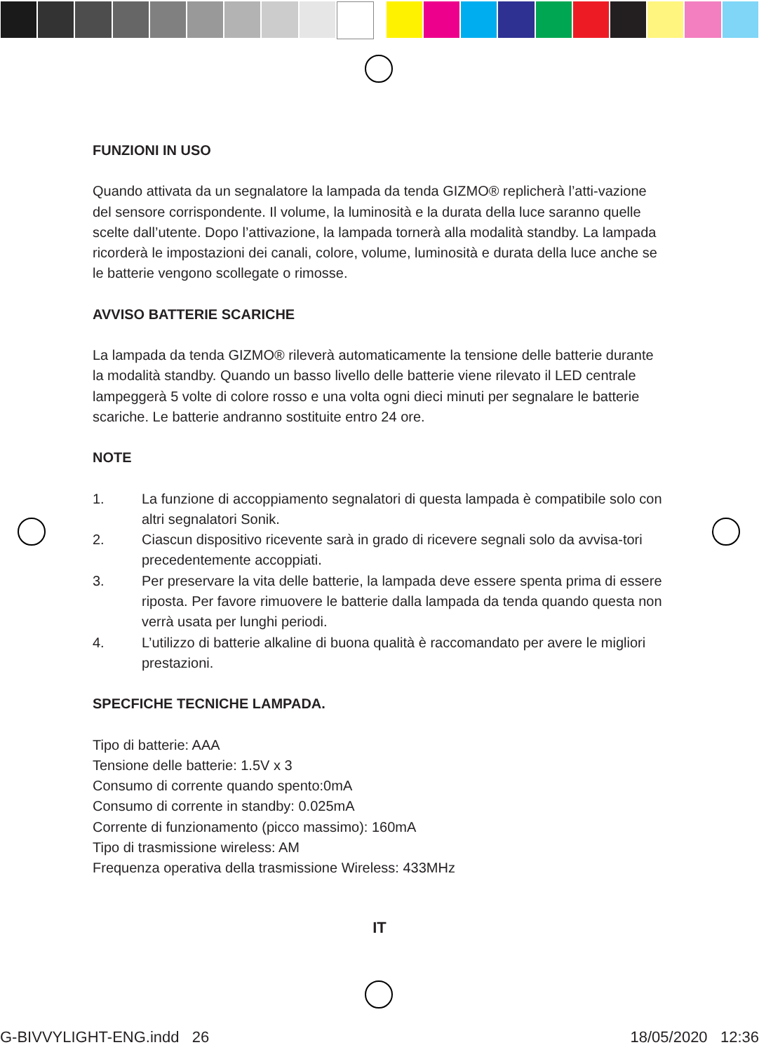FUNZIONI IN USO
Quando attivata da un segnalatore la lampada da tenda GIZMO® replicherà l’atti-vazione del sensore corrispondente. Il volume, la luminosità e la durata della luce saranno quelle scelte dall’utente. Dopo l’attivazione, la lampada tornerà alla modalità standby. La lampada ricorderà le impostazioni dei canali, colore, volume, luminosità e durata della luce anche se le batterie vengono scollegate o rimosse.
AVVISO BATTERIE SCARICHE
La lampada da tenda GIZMO® rileverà automaticamente la tensione delle batterie durante la modalità standby. Quando un basso livello delle batterie viene rilevato il LED centrale lampeggerà 5 volte di colore rosso e una volta ogni dieci minuti per segnalare le batterie scariche. Le batterie andranno sostituite entro 24 ore.
NOTE
1. La funzione di accoppiamento segnalatori di questa lampada è compatibile solo con altri segnalatori Sonik.
2. Ciascun dispositivo ricevente sarà in grado di ricevere segnali solo da avvisa-tori precedentemente accoppiati.
3. Per preservare la vita delle batterie, la lampada deve essere spenta prima di essere riposta. Per favore rimuovere le batterie dalla lampada da tenda quando questa non verrà usata per lunghi periodi.
4. L’utilizzo di batterie alkaline di buona qualità è raccomandato per avere le migliori prestazioni.
SPECFICHE TECNICHE LAMPADA.
Tipo di batterie: AAA
Tensione delle batterie: 1.5V x 3
Consumo di corrente quando spento:0mA
Consumo di corrente in standby: 0.025mA
Corrente di funzionamento (picco massimo): 160mA
Tipo di trasmissione wireless: AM
Frequenza operativa della trasmissione Wireless: 433MHz
IT
G-BIVVYLIGHT-ENG.indd 26 18/05/2020 12:36